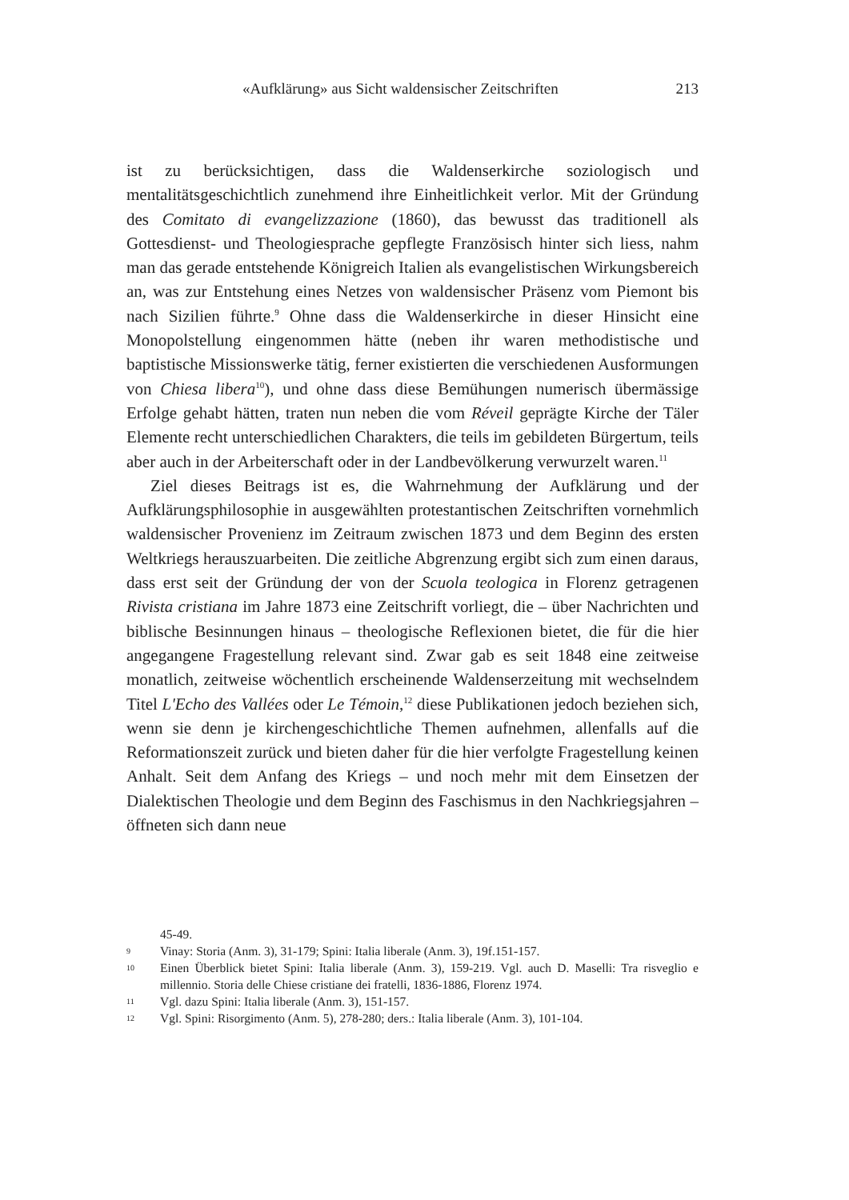«Aufklärung» aus Sicht waldensischer Zeitschriften 213
ist zu berücksichtigen, dass die Waldenserkirche soziologisch und mentalitätsgeschichtlich zunehmend ihre Einheitlichkeit verlor. Mit der Gründung des Comitato di evangelizzazione (1860), das bewusst das traditionell als Gottesdienst- und Theologiesprache gepflegte Französisch hinter sich liess, nahm man das gerade entstehende Königreich Italien als evangelistischen Wirkungsbereich an, was zur Entstehung eines Netzes von waldensischer Präsenz vom Piemont bis nach Sizilien führte.<sup>9</sup> Ohne dass die Waldenserkirche in dieser Hinsicht eine Monopolstellung eingenommen hätte (neben ihr waren methodistische und baptistische Missionswerke tätig, ferner existierten die verschiedenen Ausformungen von Chiesa libera<sup>10</sup>), und ohne dass diese Bemühungen numerisch übermässige Erfolge gehabt hätten, traten nun neben die vom Réveil geprägte Kirche der Täler Elemente recht unterschiedlichen Charakters, die teils im gebildeten Bürgertum, teils aber auch in der Arbeiterschaft oder in der Landbevölkerung verwurzelt waren.<sup>11</sup>
Ziel dieses Beitrags ist es, die Wahrnehmung der Aufklärung und der Aufklärungsphilosophie in ausgewählten protestantischen Zeitschriften vornehmlich waldensischer Provenienz im Zeitraum zwischen 1873 und dem Beginn des ersten Weltkriegs herauszuarbeiten. Die zeitliche Abgrenzung ergibt sich zum einen daraus, dass erst seit der Gründung der von der Scuola teologica in Florenz getragenen Rivista cristiana im Jahre 1873 eine Zeitschrift vorliegt, die – über Nachrichten und biblische Besinnungen hinaus – theologische Reflexionen bietet, die für die hier angegangene Fragestellung relevant sind. Zwar gab es seit 1848 eine zeitweise monatlich, zeitweise wöchentlich erscheinende Waldenserzeitung mit wechselndem Titel L'Echo des Vallées oder Le Témoin,<sup>12</sup> diese Publikationen jedoch beziehen sich, wenn sie denn je kirchengeschichtliche Themen aufnehmen, allenfalls auf die Reformationszeit zurück und bieten daher für die hier verfolgte Fragestellung keinen Anhalt. Seit dem Anfang des Kriegs – und noch mehr mit dem Einsetzen der Dialektischen Theologie und dem Beginn des Faschismus in den Nachkriegsjahren – öffneten sich dann neue
45-49.
9 Vinay: Storia (Anm. 3), 31-179; Spini: Italia liberale (Anm. 3), 19f.151-157.
10 Einen Überblick bietet Spini: Italia liberale (Anm. 3), 159-219. Vgl. auch D. Maselli: Tra risveglio e millennio. Storia delle Chiese cristiane dei fratelli, 1836-1886, Florenz 1974.
11 Vgl. dazu Spini: Italia liberale (Anm. 3), 151-157.
12 Vgl. Spini: Risorgimento (Anm. 5), 278-280; ders.: Italia liberale (Anm. 3), 101-104.